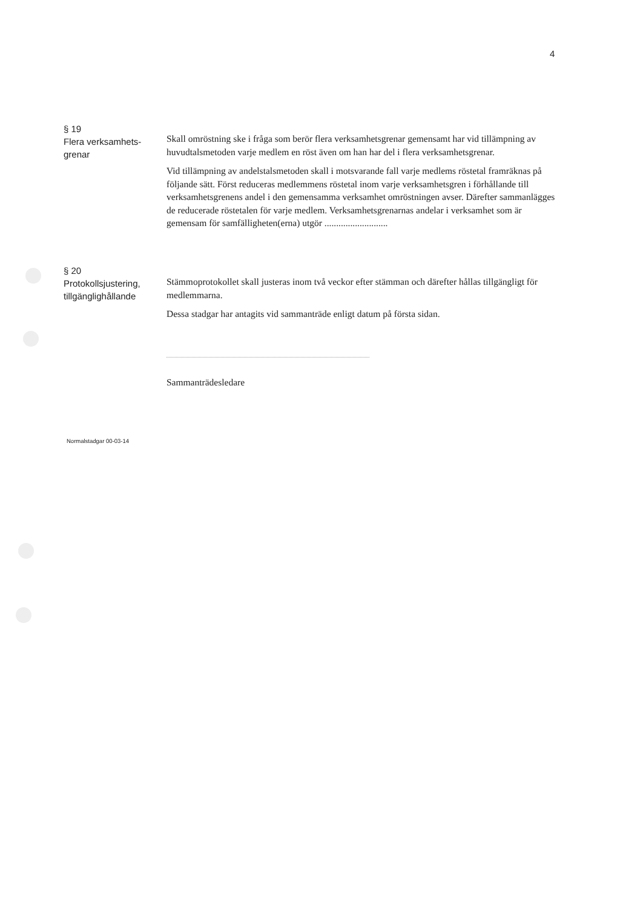4
§ 19
Flera verksamhets-
grenar
Skall omröstning ske i fråga som berör flera verksamhetsgrenar gemensamt har vid tillämpning av huvudtalsmetoden varje medlem en röst även om han har del i flera verksamhetsgrenar.
Vid tillämpning av andelstalsmetoden skall i motsvarande fall varje medlems röstetal framräknas på följande sätt. Först reduceras medlemmens röstetal inom varje verksamhetsgren i förhållande till verksamhetsgrenens andel i den gemensamma verksamhet omröstningen avser. Därefter sammanlägges de reducerade röstetalen för varje medlem. Verksamhetsgrenarnas andelar i verksamhet som är gemensam för samfälligheten(erna) utgör ...........................
§ 20
Protokollsjustering,
tillgänglighållande
Stämmoprotokollet skall justeras inom två veckor efter stämman och därefter hållas tillgängligt för medlemmarna.
Dessa stadgar har antagits vid sammanträde enligt datum på första sidan.
Sammanträdesledare
Normalstadgar 00-03-14